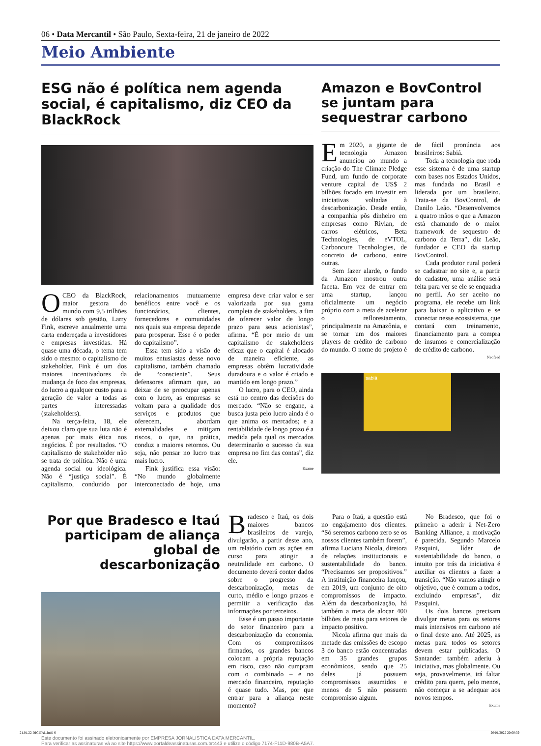06 • Data Mercantil • São Paulo, Sexta-feira, 21 de janeiro de 2022
Meio Ambiente
ESG não é política nem agenda social, é capitalismo, diz CEO da BlackRock
OCEO da BlackRock, maior gestora do mundo com 9,5 trilhões de dólares sob gestão, Larry Fink, escreve anualmente uma carta endereçada a investidores e empresas investidas. Há quase uma década, o tema tem sido o mesmo: o capitalismo de stakeholder. Fink é um dos maiores incentivadores da mudança de foco das empresas, do lucro a qualquer custo para a geração de valor a todas as partes interessadas (stakeholders).
Na terça-feira, 18, ele deixou claro que sua luta não é apenas por mais ética nos negócios. É por resultados. “O capitalismo de stakeholder não se trata de política. Não é uma agenda social ou ideológica. Não é “justiça social”. É capitalismo, conduzido por relacionamentos mutuamente benéficos entre você e os funcionários, clientes, fornecedores e comunidades nos quais sua empresa depende para prosperar. Esse é o poder do capitalismo”.
Essa tem sido a visão de muitos entusiastas desse novo capitalismo, também chamado de “consciente”. Seus defensores afirmam que, ao deixar de se preocupar apenas com o lucro, as empresas se voltam para a qualidade dos serviços e produtos que oferecem, abordam externalidades e mitigam riscos, o que, na prática, conduz a maiores retornos. Ou seja, não pensar no lucro traz mais lucro.
Fink justifica essa visão: “No mundo globalmente interconectado de hoje, uma empresa deve criar valor e ser valorizada por sua gama completa de stakeholders, a fim de oferecer valor de longo prazo para seus acionistas”, afirma. “É por meio de um capitalismo de stakeholders eficaz que o capital é alocado de maneira eficiente, as empresas obtêm lucratividade duradoura e o valor é criado e mantido em longo prazo.”
O lucro, para o CEO, ainda está no centro das decisões do mercado. “Não se engane, a busca justa pelo lucro ainda é o que anima os mercados; e a rentabilidade de longo prazo é a medida pela qual os mercados determinarão o sucesso da sua empresa no fim das contas”, diz ele.
Exame
Amazon e BovControl se juntam para sequestrar carbono
Em 2020, a gigante de tecnologia Amazon anunciou ao mundo a criação do The Climate Pledge Fund, um fundo de corporate venture capital de US$ 2 bilhões focado em investir em iniciativas voltadas à descarbonização. Desde então, a companhia pôs dinheiro em empresas como Rivian, de carros elétricos, Beta Technologies, de eVTOL, Carboncure Tecnhologies, de concreto de carbono, entre outras.
Sem fazer alarde, o fundo da Amazon mostrou outra faceta. Em vez de entrar em uma startup, lançou oficialmente um negócio próprio com a meta de acelerar o reflorestamento, principalmente na Amazônia, e se tornar um dos maiores players de crédito de carbono do mundo. O nome do projeto é de fácil pronúncia aos brasileiros: Sabiá.
Toda a tecnologia que roda esse sistema é de uma startup com bases nos Estados Unidos, mas fundada no Brasil e liderada por um brasileiro. Trata-se da BovControl, de Danilo Leão. “Desenvolvemos a quatro mãos o que a Amazon está chamando de o maior framework de sequestro de carbono da Terra”, diz Leão, fundador e CEO da startup BovControl.
Cada produtor rural poderá se cadastrar no site e, a partir do cadastro, uma análise será feita para ver se ele se enquadra no perfil. Ao ser aceito no programa, ele recebe um link para baixar o aplicativo e se conectar nesse ecossistema, que contará com treinamento, financiamento para a compra de insumos e comercialização de crédito de carbono.
Neofeed
sabiá
Por que Bradesco e Itaú participam de aliança global de descarbonização
Bradesco e Itaú, os dois maiores bancos brasileiros de varejo, divulgarão, a partir deste ano, um relatório com as ações em curso para atingir a neutralidade em carbono. O documento deverá conter dados sobre o progresso da descarbonização, metas de curto, médio e longo prazos e permitir a verificação das informações por terceiros.
Esse é um passo importante do setor financeiro para a descarbonização da economia. Com os compromissos firmados, os grandes bancos colocam a própria reputação em risco, caso não cumpram com o combinado – e no mercado financeiro, reputação é quase tudo. Mas, por que entrar para a aliança neste momento?
Para o Itaú, a questão está no engajamento dos clientes. “Só seremos carbono zero se os nossos clientes também forem”, afirma Luciana Nicola, diretora de relações institucionais e sustentabilidade do banco. “Precisamos ser propositivos.” A instituição financeira lançou, em 2019, um conjunto de oito compromissos de impacto. Além da descarbonização, há também a meta de alocar 400 bilhões de reais para setores de impacto positivo.
Nicola afirma que mais da metade das emissões de escopo 3 do banco estão concentradas em 35 grandes grupos econômicos, sendo que 25 deles já possuem compromissos assumidos e menos de 5 não possuem compromisso algum.
No Bradesco, que foi o primeiro a aderir à Net-Zero Banking Alliance, a motivação é parecida. Segundo Marcelo Pasquini, líder de sustentabilidade do banco, o intuito por trás da iniciativa é auxiliar os clientes a fazer a transição. “Não vamos atingir o objetivo, que é comum a todos, excluindo empresas”, diz Pasquini.
Os dois bancos precisam divulgar metas para os setores mais intensivos em carbono até o final deste ano. Até 2025, as metas para todos os setores devem estar publicadas. O Santander também aderiu à iniciativa, mas globalmente. Ou seja, provavelmente, irá faltar crédito para quem, pelo menos, não começar a se adequar aos novos tempos.
Exame
Este documento foi assinado eletronicamente por EMPRESA JORNALISTICA DATA MERCANTIL.
Para verificar as assinaturas vá ao site https://www.portaldeassinaturas.com.br:443 e utilize o código 7174-F11D-980B-A5A7.
21.01.22 DIGITAL.indd 6 20/01/2022 20:00:39